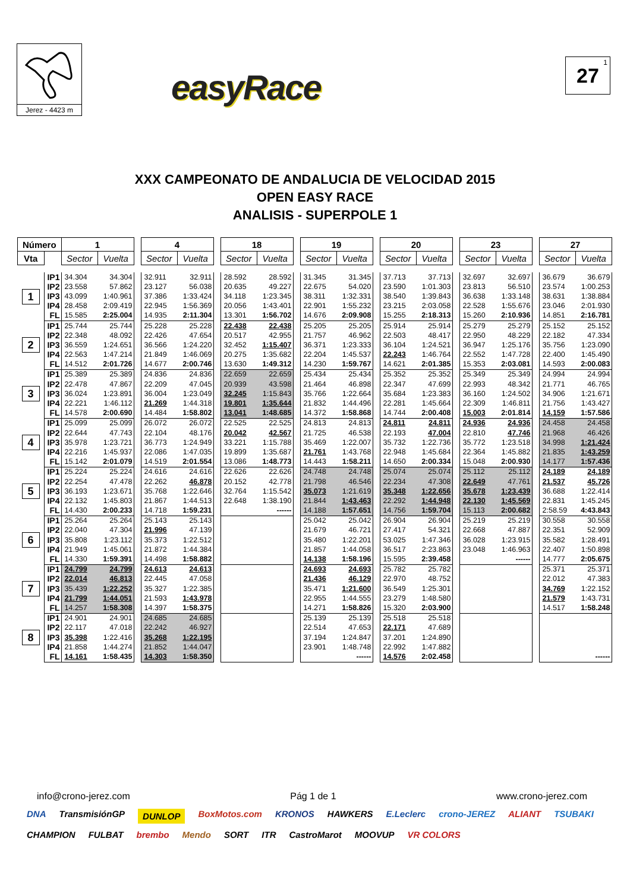Jerez - 4423 m
easyRace
27<sup>1</sup>
XXX CAMPEONATO DE ANDALUCIA DE VELOCIDAD 2015
OPEN EASY RACE
ANALISIS - SUPERPOLE 1
| Número | | 1 | | | 4 | | | 18 | | | 19 | | | 20 | | | 23 | | | 27 | |
| Vta | | Sector | Vuelta | | Sector | Vuelta | | Sector | Vuelta | | Sector | Vuelta | | Sector | Vuelta | | Sector | Vuelta | | Sector | Vuelta |
| 1 | IP1 | 34.304 | 34.304 | | 32.911 | 32.911 | | 28.592 | 28.592 | | 31.345 | 31.345 | | 37.713 | 37.713 | | 32.697 | 32.697 | | 36.679 | 36.679 |
| | IP2 | 23.558 | 57.862 | | 23.127 | 56.038 | | 20.635 | 49.227 | | 22.675 | 54.020 | | 23.590 | 1:01.303 | | 23.813 | 56.510 | | 23.574 | 1:00.253 |
| | IP3 | 43.099 | 1:40.961 | | 37.386 | 1:33.424 | | 34.118 | 1:23.345 | | 38.311 | 1:32.331 | | 38.540 | 1:39.843 | | 36.638 | 1:33.148 | | 38.631 | 1:38.884 |
| | IP4 | 28.458 | 2:09.419 | | 22.945 | 1:56.369 | | 20.056 | 1:43.401 | | 22.901 | 1:55.232 | | 23.215 | 2:03.058 | | 22.528 | 1:55.676 | | 23.046 | 2:01.930 |
| | FL | 15.585 | 2:25.004 | | 14.935 | 2:11.304 | | 13.301 | 1:56.702 | | 14.676 | 2:09.908 | | 15.255 | 2:18.313 | | 15.260 | 2:10.936 | | 14.851 | 2:16.781 |
| 2 | IP1 | 25.744 | 25.744 | | 25.228 | 25.228 | | 22.438 | 22.438 | | 25.205 | 25.205 | | 25.914 | 25.914 | | 25.279 | 25.279 | | 25.152 | 25.152 |
| | IP2 | 22.348 | 48.092 | | 22.426 | 47.654 | | 20.517 | 42.955 | | 21.757 | 46.962 | | 22.503 | 48.417 | | 22.950 | 48.229 | | 22.182 | 47.334 |
| | IP3 | 36.559 | 1:24.651 | | 36.566 | 1:24.220 | | 32.452 | 1:15.407 | | 36.371 | 1:23.333 | | 36.104 | 1:24.521 | | 36.947 | 1:25.176 | | 35.756 | 1:23.090 |
| | IP4 | 22.563 | 1:47.214 | | 21.849 | 1:46.069 | | 20.275 | 1:35.682 | | 22.204 | 1:45.537 | | 22.243 | 1:46.764 | | 22.552 | 1:47.728 | | 22.400 | 1:45.490 |
| | FL | 14.512 | 2:01.726 | | 14.677 | 2:00.746 | | 13.630 | 1:49.312 | | 14.230 | 1:59.767 | | 14.621 | 2:01.385 | | 15.353 | 2:03.081 | | 14.593 | 2:00.083 |
| 3 | IP1 | 25.389 | 25.389 | | 24.836 | 24.836 | | 22.659 | 22.659 | | 25.434 | 25.434 | | 25.352 | 25.352 | | 25.349 | 25.349 | | 24.994 | 24.994 |
| | IP2 | 22.478 | 47.867 | | 22.209 | 47.045 | | 20.939 | 43.598 | | 21.464 | 46.898 | | 22.347 | 47.699 | | 22.993 | 48.342 | | 21.771 | 46.765 |
| | IP3 | 36.024 | 1:23.891 | | 36.004 | 1:23.049 | | 32.245 | 1:15.843 | | 35.766 | 1:22.664 | | 35.684 | 1:23.383 | | 36.160 | 1:24.502 | | 34.906 | 1:21.671 |
| | IP4 | 22.221 | 1:46.112 | | 21.269 | 1:44.318 | | 19.801 | 1:35.644 | | 21.832 | 1:44.496 | | 22.281 | 1:45.664 | | 22.309 | 1:46.811 | | 21.756 | 1:43.427 |
| | FL | 14.578 | 2:00.690 | | 14.484 | 1:58.802 | | 13.041 | 1:48.685 | | 14.372 | 1:58.868 | | 14.744 | 2:00.408 | | 15.003 | 2:01.814 | | 14.159 | 1:57.586 |
| 4 | IP1 | 25.099 | 25.099 | | 26.072 | 26.072 | | 22.525 | 22.525 | | 24.813 | 24.813 | | 24.811 | 24.811 | | 24.936 | 24.936 | | 24.458 | 24.458 |
| | IP2 | 22.644 | 47.743 | | 22.104 | 48.176 | | 20.042 | 42.567 | | 21.725 | 46.538 | | 22.193 | 47.004 | | 22.810 | 47.746 | | 21.968 | 46.426 |
| | IP3 | 35.978 | 1:23.721 | | 36.773 | 1:24.949 | | 33.221 | 1:15.788 | | 35.469 | 1:22.007 | | 35.732 | 1:22.736 | | 35.772 | 1:23.518 | | 34.998 | 1:21.424 |
| | IP4 | 22.216 | 1:45.937 | | 22.086 | 1:47.035 | | 19.899 | 1:35.687 | | 21.761 | 1:43.768 | | 22.948 | 1:45.684 | | 22.364 | 1:45.882 | | 21.835 | 1:43.259 |
| | FL | 15.142 | 2:01.079 | | 14.519 | 2:01.554 | | 13.086 | 1:48.773 | | 14.443 | 1:58.211 | | 14.650 | 2:00.334 | | 15.048 | 2:00.930 | | 14.177 | 1:57.436 |
| 5 | IP1 | 25.224 | 25.224 | | 24.616 | 24.616 | | 22.626 | 22.626 | | 24.748 | 24.748 | | 25.074 | 25.074 | | 25.112 | 25.112 | | 24.189 | 24.189 |
| | IP2 | 22.254 | 47.478 | | 22.262 | 46.878 | | 20.152 | 42.778 | | 21.798 | 46.546 | | 22.234 | 47.308 | | 22.649 | 47.761 | | 21.537 | 45.726 |
| | IP3 | 36.193 | 1:23.671 | | 35.768 | 1:22.646 | | 32.764 | 1:15.542 | | 35.073 | 1:21.619 | | 35.348 | 1:22.656 | | 35.678 | 1:23.439 | | 36.688 | 1:22.414 |
| | IP4 | 22.132 | 1:45.803 | | 21.867 | 1:44.513 | | 22.648 | 1:38.190 | | 21.844 | 1:43.463 | | 22.292 | 1:44.948 | | 22.130 | 1:45.569 | | 22.831 | 1:45.245 |
| | FL | 14.430 | 2:00.233 | | 14.718 | 1:59.231 | | | ------ | | 14.188 | 1:57.651 | | 14.756 | 1:59.704 | | 15.113 | 2:00.682 | | 2:58.59 | 4:43.843 |
| 6 | IP1 | 25.264 | 25.264 | | 25.143 | 25.143 | | | | | 25.042 | 25.042 | | 26.904 | 26.904 | | 25.219 | 25.219 | | 30.558 | 30.558 |
| | IP2 | 22.040 | 47.304 | | 21.996 | 47.139 | | | | | 21.679 | 46.721 | | 27.417 | 54.321 | | 22.668 | 47.887 | | 22.351 | 52.909 |
| | IP3 | 35.808 | 1:23.112 | | 35.373 | 1:22.512 | | | | | 35.480 | 1:22.201 | | 53.025 | 1:47.346 | | 36.028 | 1:23.915 | | 35.582 | 1:28.491 |
| | IP4 | 21.949 | 1:45.061 | | 21.872 | 1:44.384 | | | | | 21.857 | 1:44.058 | | 36.517 | 2:23.863 | | 23.048 | 1:46.963 | | 22.407 | 1:50.898 |
| | FL | 14.330 | 1:59.391 | | 14.498 | 1:58.882 | | | | | 14.138 | 1:58.196 | | 15.595 | 2:39.458 | | | ------ | | 14.777 | 2:05.675 |
| 7 | IP1 | 24.799 | 24.799 | | 24.613 | 24.613 | | | | | 24.693 | 24.693 | | 25.782 | 25.782 | | | | | 25.371 | 25.371 |
| | IP2 | 22.014 | 46.813 | | 22.445 | 47.058 | | | | | 21.436 | 46.129 | | 22.970 | 48.752 | | | | | 22.012 | 47.383 |
| | IP3 | 35.439 | 1:22.252 | | 35.327 | 1:22.385 | | | | | 35.471 | 1:21.600 | | 36.549 | 1:25.301 | | | | | 34.769 | 1:22.152 |
| | IP4 | 21.799 | 1:44.051 | | 21.593 | 1:43.978 | | | | | 22.955 | 1:44.555 | | 23.279 | 1:48.580 | | | | | 21.579 | 1:43.731 |
| | FL | 14.257 | 1:58.308 | | 14.397 | 1:58.375 | | | | | 14.271 | 1:58.826 | | 15.320 | 2:03.900 | | | | | 14.517 | 1:58.248 |
| 8 | IP1 | 24.901 | 24.901 | | 24.685 | 24.685 | | | | | 25.139 | 25.139 | | 25.518 | 25.518 | | | | | | |
| | IP2 | 22.117 | 47.018 | | 22.242 | 46.927 | | | | | 22.514 | 47.653 | | 22.171 | 47.689 | | | | | | |
| | IP3 | 35.398 | 1:22.416 | | 35.268 | 1:22.195 | | | | | 37.194 | 1:24.847 | | 37.201 | 1:24.890 | | | | | | |
| | IP4 | 21.858 | 1:44.274 | | 21.852 | 1:44.047 | | | | | 23.901 | 1:48.748 | | 22.992 | 1:47.882 | | | | | | |
| | FL | 14.161 | 1:58.435 | | 14.303 | 1:58.350 | | | | | | ------ | | 14.576 | 2:02.458 | | | | | | ------ |
info@crono-jerez.com Pág 1 de 1 www.crono-jerez.com
DNA TransmisiónGP DUNLOP BoxMotos.com KRONOS HAWKERS E.Leclerc crono-JEREZ ALIANT TSUBAKI CHAMPION FULBAT brembo Mendo SORT ITR CastroMarot MOOVUP VR COLORS